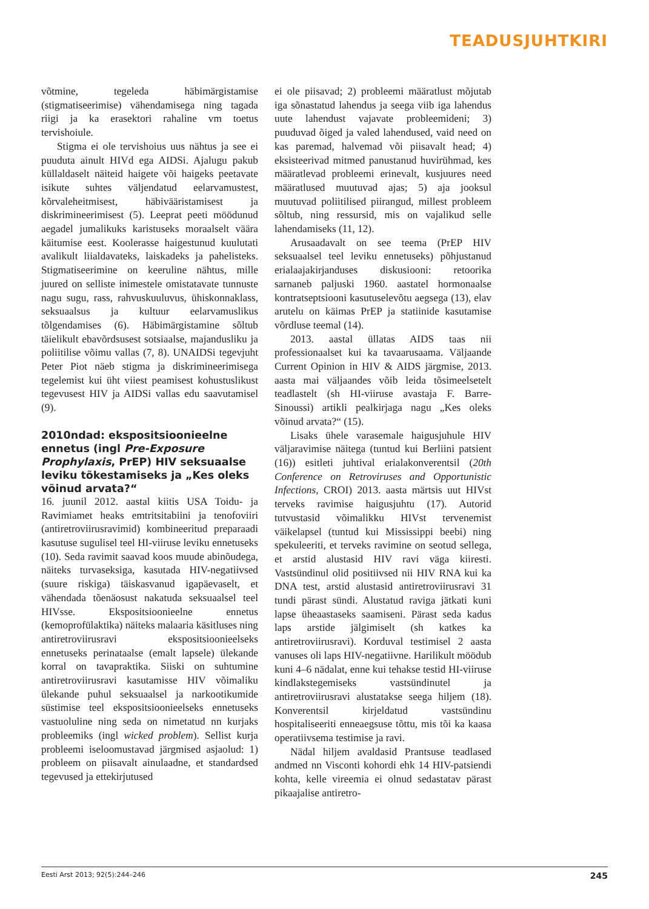TEADUSJUHTKIRI
võtmine, tegeleda häbimärgistamise (stigmatiseerimise) vähendamisega ning tagada riigi ja ka erasektori rahaline vm toetus tervishoiule.
Stigma ei ole tervishoius uus nähtus ja see ei puuduta ainult HIVd ega AIDSi. Ajalugu pakub küllaldaselt näiteid haigete või haigeks peetavate isikute suhtes väljendatud eelarvamustest, kõrvaleheitmisest, häbivääristamisest ja diskrimineerimisest (5). Leeprat peeti möödunud aegadel jumalikuks karistuseks moraalselt väära käitumise eest. Koolerasse haigestunud kuulutati avalikult liialdavateks, laiskadeks ja pahelisteks. Stigmatiseerimine on keeruline nähtus, mille juured on selliste inimestele omistatavate tunnuste nagu sugu, rass, rahvuskuuluvus, ühiskonnaklass, seksuaalsus ja kultuur eelarvamuslikus tõlgendamises (6). Häbimärgistamine sõltub täielikult ebavõrdsusest sotsiaalse, majandusliku ja poliitilise võimu vallas (7, 8). UNAIDSi tegevjuht Peter Piot näeb stigma ja diskrimineerimisega tegelemist kui üht viiest peamisest kohustuslikust tegevusest HIV ja AIDSi vallas edu saavutamisel (9).
2010ndad: ekspositsioonieelne ennetus (ingl Pre-Exposure Prophylaxis, PrEP) HIV seksuaalse leviku tõkestamiseks ja „Kes oleks võinud arvata?“
16. juunil 2012. aastal kiitis USA Toidu- ja Ravimiamet heaks emtritsitabiini ja tenofoviiri (antiretroviirusravimid) kombineeritud preparaadi kasutuse sugulisel teel HI-viiruse leviku ennetuseks (10). Seda ravimit saavad koos muude abinõudega, näiteks turvaseksiga, kasutada HIV-negatiivsed (suure riskiga) täiskasvanud igapäevaselt, et vähendada tõenäosust nakatuda seksuaalsel teel HIVsse. Ekspositsioonieelne ennetus (kemoprofülaktika) näiteks malaaria käsitluses ning antiretroviirusravi ekspositsioonieelseks ennetuseks perinataalse (emalt lapsele) ülekande korral on tavapraktika. Siiski on suhtumine antiretroviirusravi kasutamisse HIV võimaliku ülekande puhul seksuaalsel ja narkootikumide süstimise teel ekspositsioonieelseks ennetuseks vastuoluline ning seda on nimetatud nn kurjaks probleemiks (ingl wicked problem). Sellist kurja probleemi iseloomustavad järgmised asjaolud: 1) probleem on piisavalt ainulaadne, et standardsed tegevused ja ettekirjutused
ei ole piisavad; 2) probleemi määratlust mõjutab iga sõnastatud lahendus ja seega viib iga lahendus uute lahendust vajavate probleemideni; 3) puuduvad õiged ja valed lahendused, vaid need on kas paremad, halvemad või piisavalt head; 4) eksisteerivad mitmed panustanud huvirühmad, kes määratlevad probleemi erinevalt, kusjuures need määratlused muutuvad ajas; 5) aja jooksul muutuvad poliitilised piirangud, millest probleem sõltub, ning ressursid, mis on vajalikud selle lahendamiseks (11, 12).
Arusaadavalt on see teema (PrEP HIV seksuaalsel teel leviku ennetuseks) põhjustanud erialaajakirjanduses diskusiooni: retoorika sarnaneb paljuski 1960. aastatel hormonaalse kontratseptsiooni kasutuselevõtu aegsega (13), elav arutelu on käimas PrEP ja statiinide kasutamise võrdluse teemal (14).
2013. aastal üllatas AIDS taas nii professionaalset kui ka tavaarusaama. Väljaande Current Opinion in HIV & AIDS järgmise, 2013. aasta mai väljaandes võib leida tõsimeelsetelt teadlastelt (sh HI-viiruse avastaja F. Barre-Sinoussi) artikli pealkirjaga nagu „Kes oleks võinud arvata?“ (15).
Lisaks ühele varasemale haigusjuhule HIV väljaravimise näitega (tuntud kui Berliini patsient (16)) esitleti juhtival erialakonverentsil (20th Conference on Retroviruses and Opportunistic Infections, CROI) 2013. aasta märtsis uut HIVst terveks ravimise haigusjuhtu (17). Autorid tutvustasid võimalikku HIVst tervenemist väikelapsel (tuntud kui Mississippi beebi) ning spekuleeriti, et terveks ravimine on seotud sellega, et arstid alustasid HIV ravi väga kiiresti. Vastsündinul olid positiivsed nii HIV RNA kui ka DNA test, arstid alustasid antiretroviirusravi 31 tundi pärast sündi. Alustatud raviga jätkati kuni lapse üheaastaseks saamiseni. Pärast seda kadus laps arstide jälgimiselt (sh katkes ka antiretroviirusravi). Korduval testimisel 2 aasta vanuses oli laps HIV-negatiivne. Harilikult möödub kuni 4–6 nädalat, enne kui tehakse testid HI-viiruse kindlakstegemiseks vastsündinutel ja antiretroviirusravi alustatakse seega hiljem (18). Konverentsil kirjeldatud vastsündinu hospitaliseeriti enneaegsuse tõttu, mis tõi ka kaasa operatiivsema testimise ja ravi.
Nädal hiljem avaldasid Prantsuse teadlased andmed nn Visconti kohordi ehk 14 HIV-patsiendi kohta, kelle vireemia ei olnud sedastatav pärast pikaajalise antiretro-
Eesti Arst 2013; 92(5):244–246 245